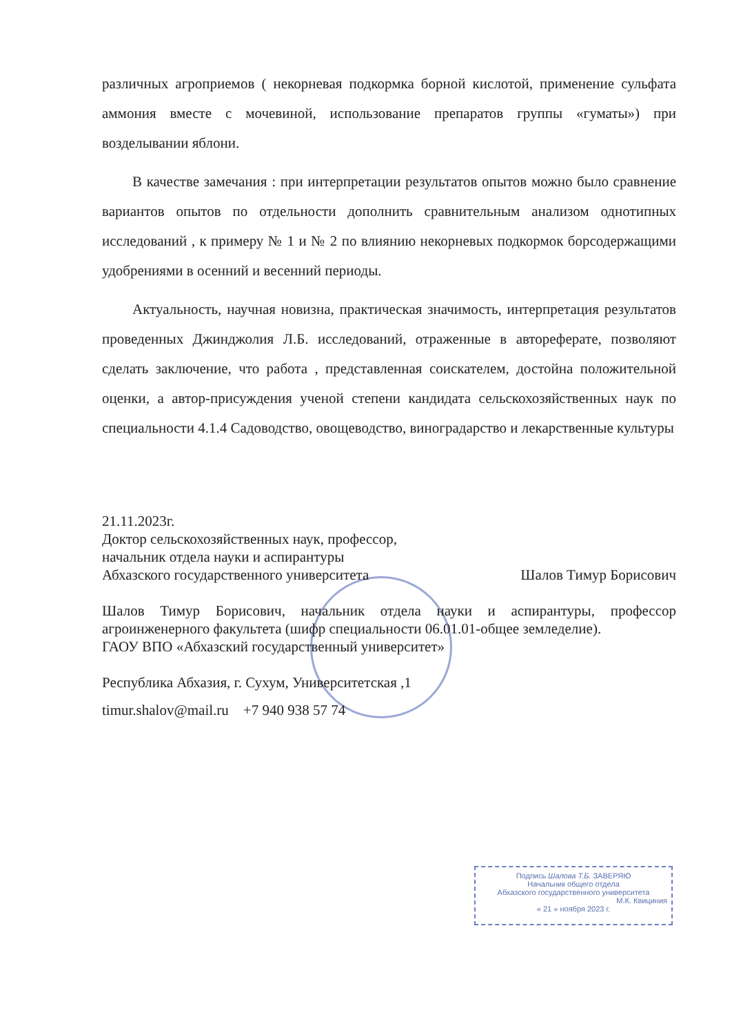различных агроприемов ( некорневая подкормка борной кислотой, применение сульфата аммония вместе с мочевиной, использование препаратов группы «гуматы») при возделывании яблони.
В качестве замечания : при интерпретации результатов опытов можно было сравнение вариантов опытов по отдельности дополнить сравнительным анализом однотипных исследований , к примеру № 1 и № 2 по влиянию некорневых подкормок борсодержащими удобрениями в осенний и весенний периоды.
Актуальность, научная новизна, практическая значимость, интерпретация результатов проведенных Джинджолия Л.Б. исследований, отраженные в автореферате, позволяют сделать заключение, что работа , представленная соискателем, достойна положительной оценки, а автор-присуждения ученой степени кандидата сельскохозяйственных наук по специальности 4.1.4 Садоводство, овощеводство, виноградарство и лекарственные культуры
21.11.2023г.
Доктор сельскохозяйственных наук, профессор,
начальник отдела науки и аспирантуры
Абхазского государственного университета Шалов Тимур Борисович
Шалов Тимур Борисович, начальник отдела науки и аспирантуры, профессор агроинженерного факультета (шифр специальности 06.01.01-общее земледелие).
ГАОУ ВПО «Абхазский государственный университет»
Республика Абхазия, г. Сухум, Университетская ,1
timur.shalov@mail.ru +7 940 938 57 74
Подпись Шалова Т.Б. ЗАВЕРЯЮ
Начальник общего отдела
Абхазского государственного университета
М.К. Квициния
« 21 » ноября 2023 г.